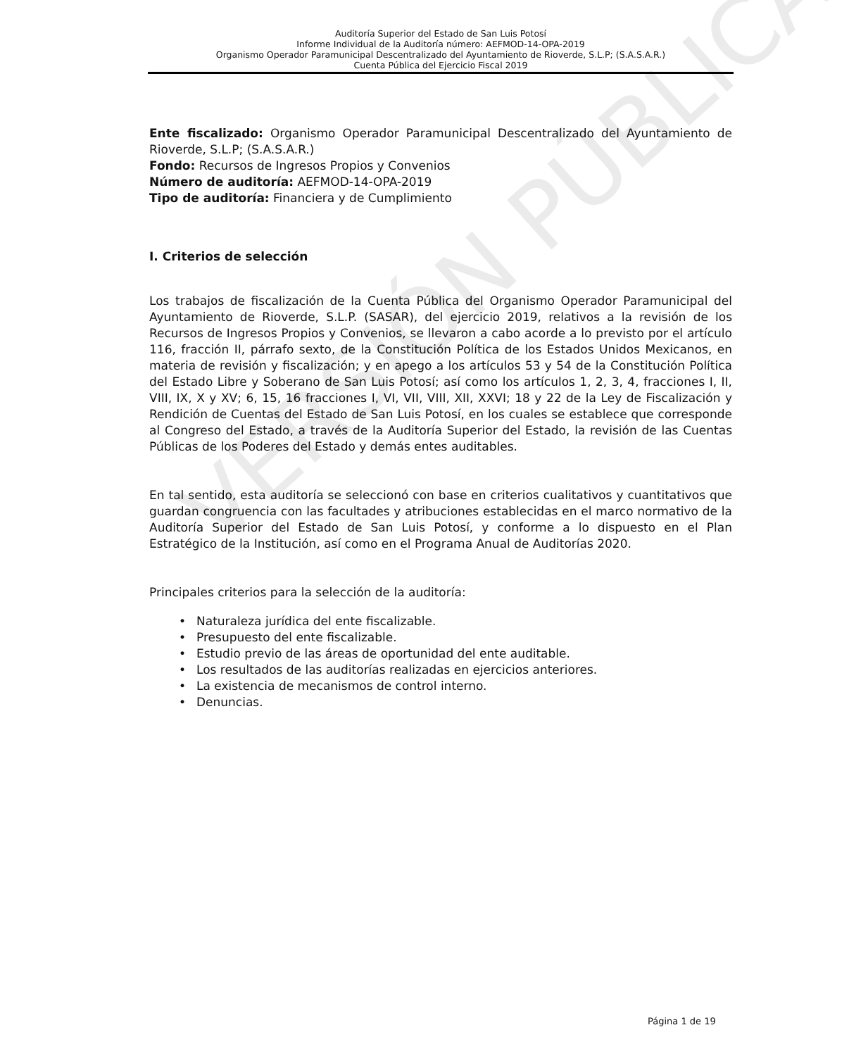Auditoría Superior del Estado de San Luis Potosí
Informe Individual de la Auditoría número: AEFMOD-14-OPA-2019
Organismo Operador Paramunicipal Descentralizado del Ayuntamiento de Rioverde, S.L.P; (S.A.S.A.R.)
Cuenta Pública del Ejercicio Fiscal 2019
Ente fiscalizado: Organismo Operador Paramunicipal Descentralizado del Ayuntamiento de Rioverde, S.L.P; (S.A.S.A.R.)
Fondo: Recursos de Ingresos Propios y Convenios
Número de auditoría: AEFMOD-14-OPA-2019
Tipo de auditoría: Financiera y de Cumplimiento
I. Criterios de selección
Los trabajos de fiscalización de la Cuenta Pública del Organismo Operador Paramunicipal del Ayuntamiento de Rioverde, S.L.P. (SASAR), del ejercicio 2019, relativos a la revisión de los Recursos de Ingresos Propios y Convenios, se llevaron a cabo acorde a lo previsto por el artículo 116, fracción II, párrafo sexto, de la Constitución Política de los Estados Unidos Mexicanos, en materia de revisión y fiscalización; y en apego a los artículos 53 y 54 de la Constitución Política del Estado Libre y Soberano de San Luis Potosí; así como los artículos 1, 2, 3, 4, fracciones I, II, VIII, IX, X y XV; 6, 15, 16 fracciones I, VI, VII, VIII, XII, XXVI; 18 y 22 de la Ley de Fiscalización y Rendición de Cuentas del Estado de San Luis Potosí, en los cuales se establece que corresponde al Congreso del Estado, a través de la Auditoría Superior del Estado, la revisión de las Cuentas Públicas de los Poderes del Estado y demás entes auditables.
En tal sentido, esta auditoría se seleccionó con base en criterios cualitativos y cuantitativos que guardan congruencia con las facultades y atribuciones establecidas en el marco normativo de la Auditoría Superior del Estado de San Luis Potosí, y conforme a lo dispuesto en el Plan Estratégico de la Institución, así como en el Programa Anual de Auditorías 2020.
Principales criterios para la selección de la auditoría:
• Naturaleza jurídica del ente fiscalizable.
• Presupuesto del ente fiscalizable.
• Estudio previo de las áreas de oportunidad del ente auditable.
• Los resultados de las auditorías realizadas en ejercicios anteriores.
• La existencia de mecanismos de control interno.
• Denuncias.
VERSIÓN PÚBLICA
Página 1 de 19